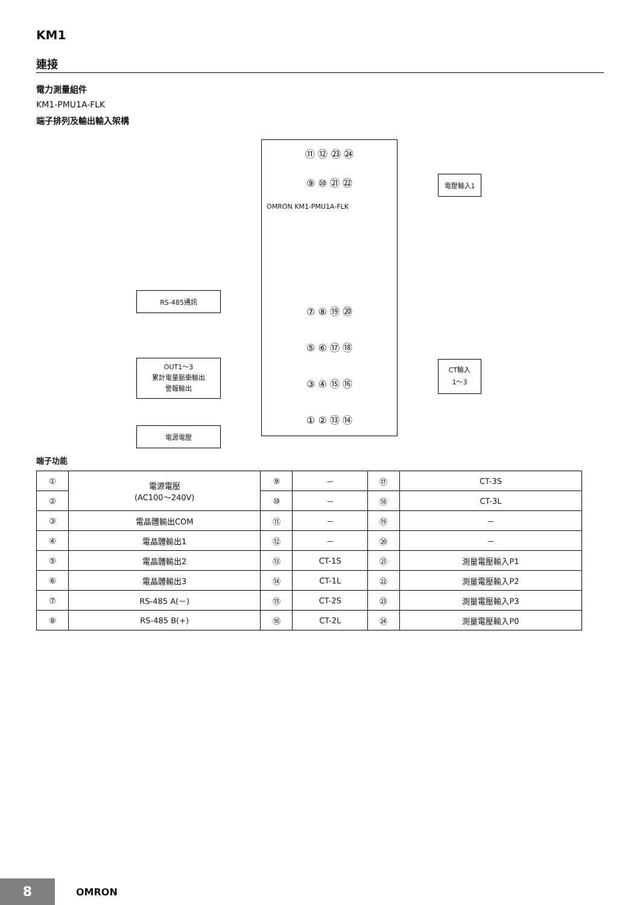KM1
連接
電力測量組件
KM1-PMU1A-FLK
端子排列及輸出輸入架構
⑪ ⑫ ㉓ ㉔
⑨ ⑩ ㉑ ㉒
OMRON KM1-PMU1A-FLK
⑦ ⑧ ⑲ ⑳
⑤ ⑥ ⑰ ⑱
③ ④ ⑮ ⑯
① ② ⑬ ⑭
電壓輸入1
RS-485通訊
OUT1～3
累計電量脈衝輸出
警報輸出
CT輸入
1～3
電源電壓
端子功能
| ① | 電源電壓 (AC100～240V) | ⑨ | － | ⑰ | CT-3S |
| ② | | ⑩ | － | ⑱ | CT-3L |
| ③ | 電晶體輸出COM | ⑪ | － | ⑲ | － |
| ④ | 電晶體輸出1 | ⑫ | － | ⑳ | － |
| ⑤ | 電晶體輸出2 | ⑬ | CT-1S | ㉑ | 測量電壓輸入P1 |
| ⑥ | 電晶體輸出3 | ⑭ | CT-1L | ㉒ | 測量電壓輸入P2 |
| ⑦ | RS-485 A(－) | ⑮ | CT-2S | ㉓ | 測量電壓輸入P3 |
| ⑧ | RS-485 B(+) | ⑯ | CT-2L | ㉔ | 測量電壓輸入P0 |
8 OMRON